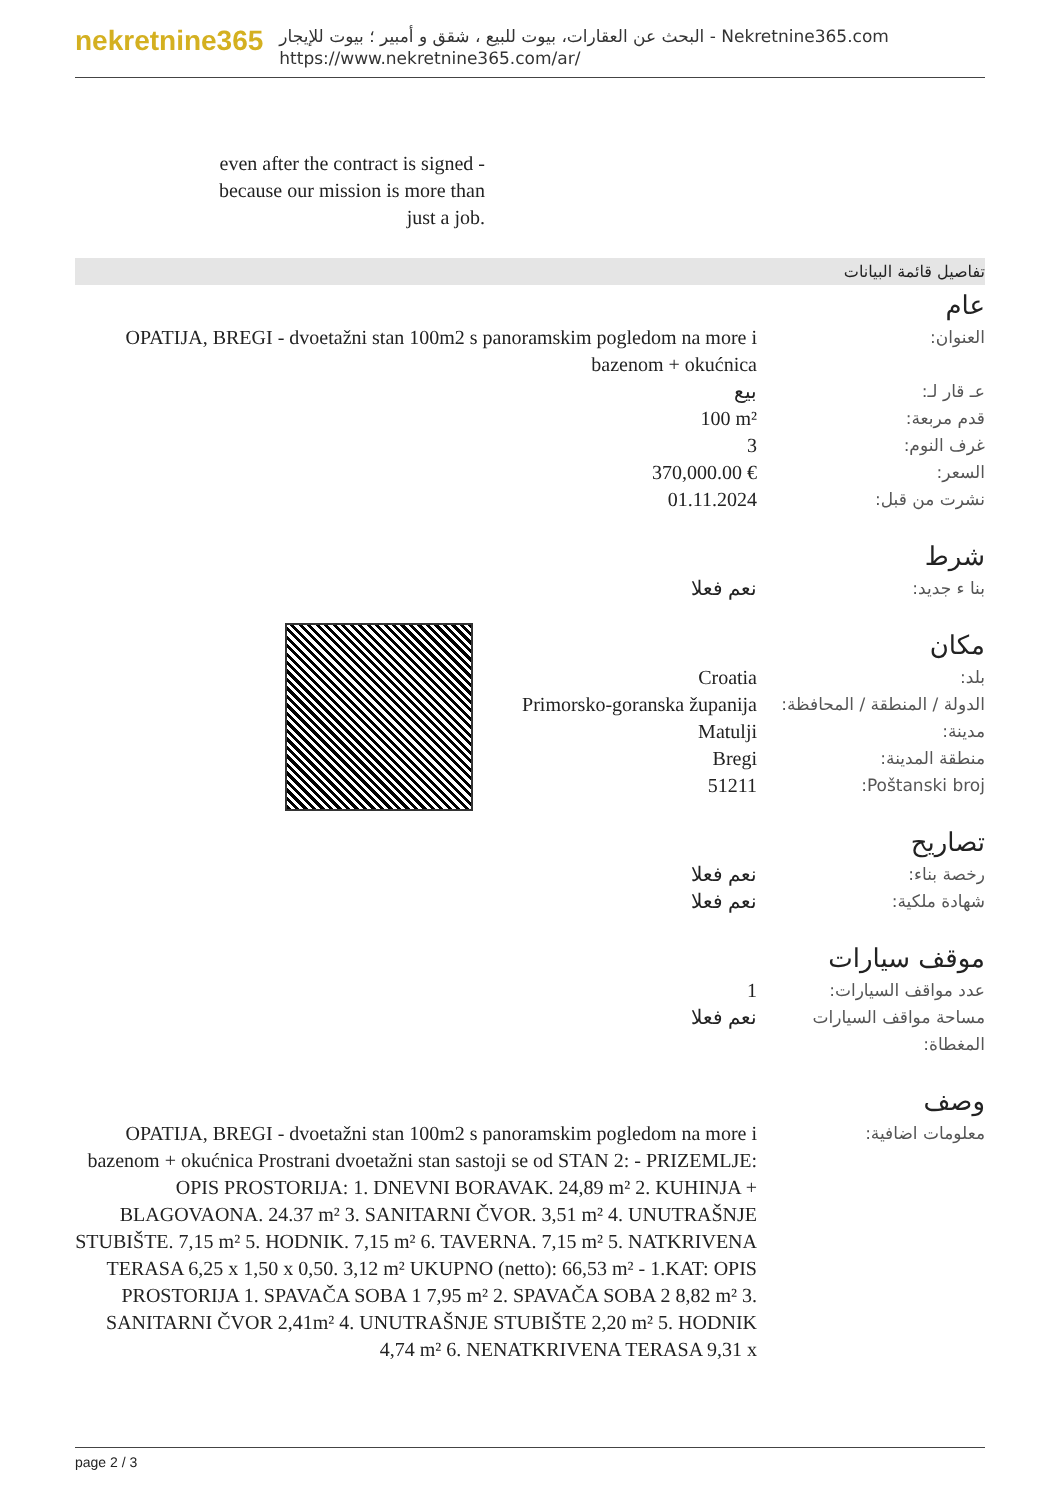nekretnine365
البحث عن العقارات، بيوت للبيع ، شقق و أمبير ؛ بيوت للإيجار - Nekretnine365.com
https://www.nekretnine365.com/ar/
even after the contract is signed - because our mission is more than just a job.
تفاصيل قائمة البيانات
عام
| العنوان: | OPATIJA, BREGI - dvoetažni stan 100m2 s panoramskim pogledom na more i bazenom + okućnica |
| عـ قار لـ: | بيع |
| قدم مربعة: | 100 m² |
| غرف النوم: | 3 |
| السعر: | 370,000.00 € |
| نشرت من قبل: | 01.11.2024 |
شرط
| بنا ء جديد: | نعم فعلا |
مكان
| بلد: | Croatia |
| الدولة / المنطقة / المحافظة: | Primorsko-goranska županija |
| مدينة: | Matulji |
| منطقة المدينة: | Bregi |
| Poštanski broj: | 51211 |
تصاريح
| رخصة بناء: | نعم فعلا |
| شهادة ملكية: | نعم فعلا |
موقف سيارات
| عدد مواقف السيارات: | 1 |
| مساحة مواقف السيارات المغطاة: | نعم فعلا |
وصف
| معلومات اضافية: | OPATIJA, BREGI - dvoetažni stan 100m2 s panoramskim pogledom na more i bazenom + okućnica Prostrani dvoetažni stan sastoji se od STAN 2: - PRIZEMLJE: OPIS PROSTORIJA: 1. DNEVNI BORAVAK. 24,89 m² 2. KUHINJA + BLAGOVAONA. 24.37 m² 3. SANITARNI ČVOR. 3,51 m² 4. UNUTRAŠNJE STUBIŠTE. 7,15 m² 5. HODNIK. 7,15 m² 6. TAVERNA. 7,15 m² 5. NATKRIVENA TERASA 6,25 x 1,50 x 0,50. 3,12 m² UKUPNO (netto): 66,53 m² - 1.KAT: OPIS PROSTORIJA 1. SPAVAČA SOBA 1 7,95 m² 2. SPAVAČA SOBA 2 8,82 m² 3. SANITARNI ČVOR 2,41m² 4. UNUTRAŠNJE STUBIŠTE 2,20 m² 5. HODNIK 4,74 m² 6. NENATKRIVENA TERASA 9,31 x |
page 2 / 3